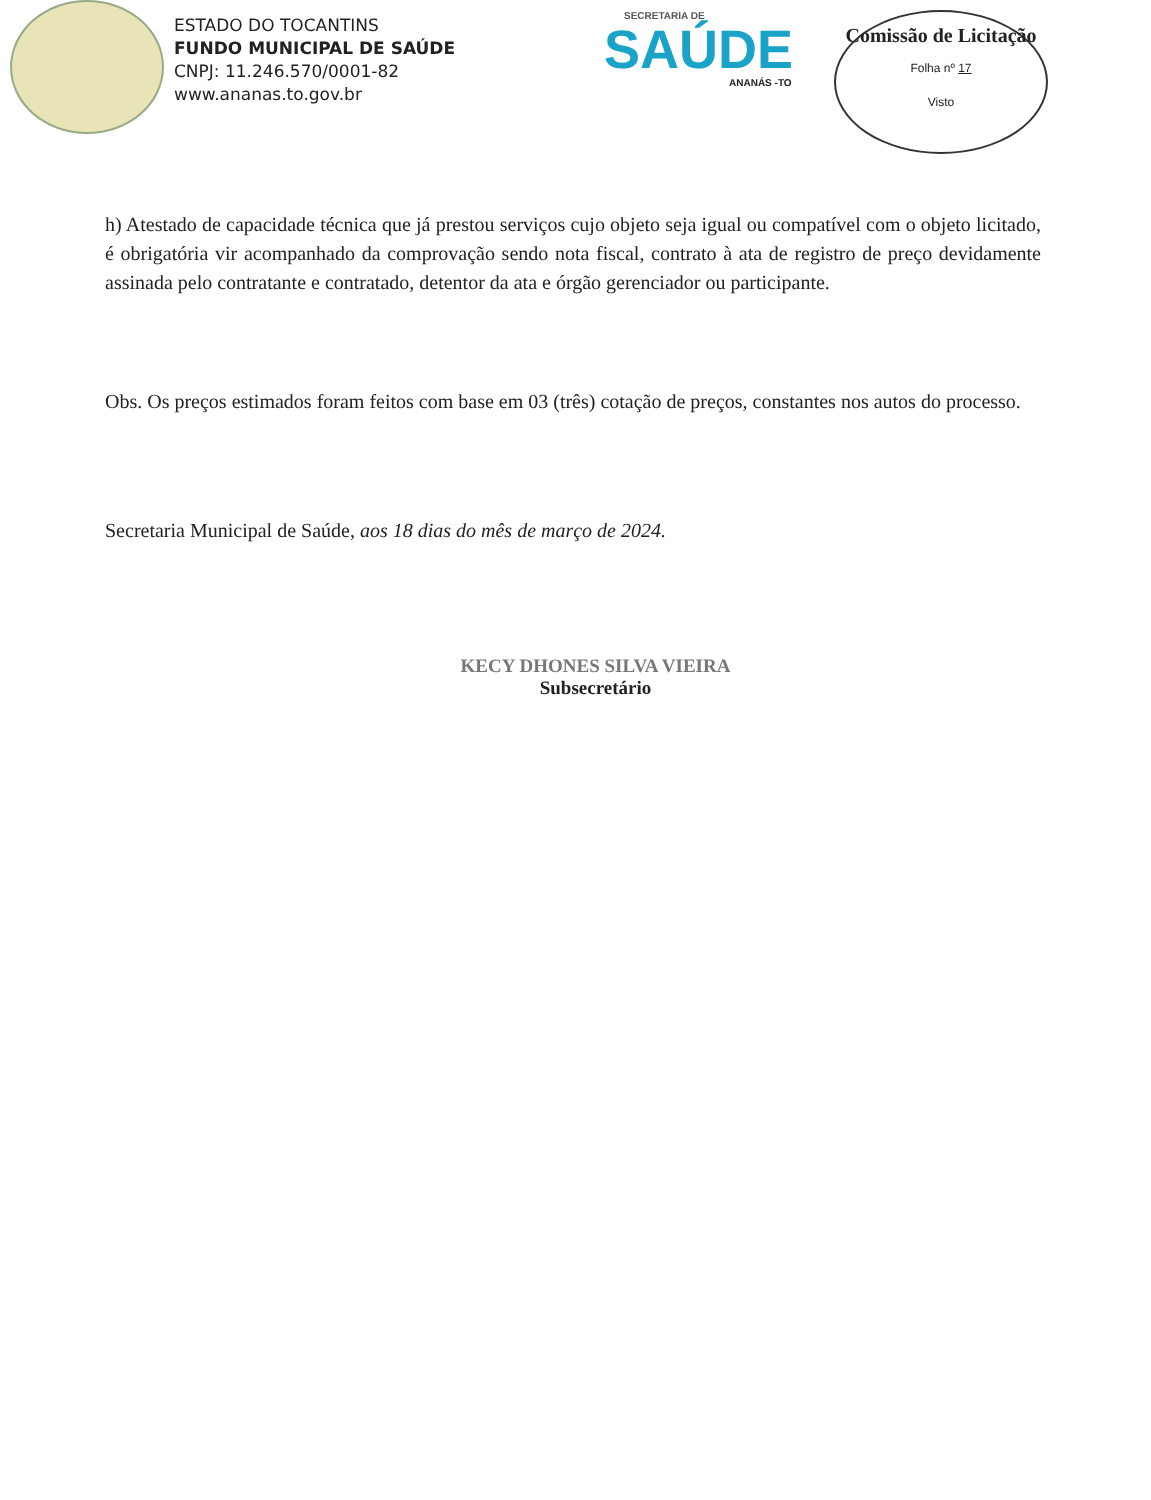ESTADO DO TOCANTINS
FUNDO MUNICIPAL DE SAÚDE
CNPJ: 11.246.570/0001-82
www.ananas.to.gov.br
SECRETARIA DE
SAÚDE
ANANÁS -TO
Comissão de Licitação
Folha nº 17
Visto
h) Atestado de capacidade técnica que já prestou serviços cujo objeto seja igual ou compatível com o objeto licitado, é obrigatória vir acompanhado da comprovação sendo nota fiscal, contrato à ata de registro de preço devidamente assinada pelo contratante e contratado, detentor da ata e órgão gerenciador ou participante.
Obs. Os preços estimados foram feitos com base em 03 (três) cotação de preços, constantes nos autos do processo.
Secretaria Municipal de Saúde, aos 18 dias do mês de março de 2024.
KECY DHONES SILVA VIEIRA
Subsecretário